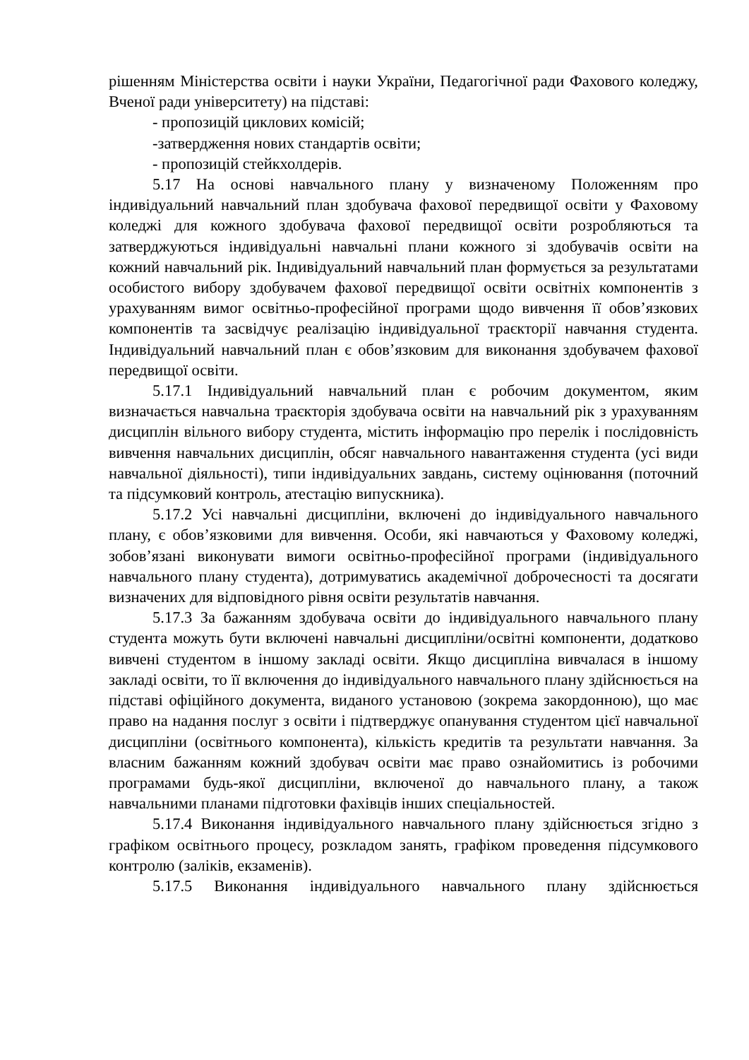рішенням Міністерства освіти і науки України, Педагогічної ради Фахового коледжу, Вченої ради університету) на підставі:
- пропозицій циклових комісій;
-затвердження нових стандартів освіти;
- пропозицій стейкхолдерів.
5.17 На основі навчального плану у визначеному Положенням про індивідуальний навчальний план здобувача фахової передвищої освіти у Фаховому коледжі для кожного здобувача фахової передвищої освіти розробляються та затверджуються індивідуальні навчальні плани кожного зі здобувачів освіти на кожний навчальний рік. Індивідуальний навчальний план формується за результатами особистого вибору здобувачем фахової передвищої освіти освітніх компонентів з урахуванням вимог освітньо-професійної програми щодо вивчення її обов’язкових компонентів та засвідчує реалізацію індивідуальної траєкторії навчання студента. Індивідуальний навчальний план є обов’язковим для виконання здобувачем фахової передвищої освіти.
5.17.1 Індивідуальний навчальний план є робочим документом, яким визначається навчальна траєкторія здобувача освіти на навчальний рік з урахуванням дисциплін вільного вибору студента, містить інформацію про перелік і послідовність вивчення навчальних дисциплін, обсяг навчального навантаження студента (усі види навчальної діяльності), типи індивідуальних завдань, систему оцінювання (поточний та підсумковий контроль, атестацію випускника).
5.17.2 Усі навчальні дисципліни, включені до індивідуального навчального плану, є обов’язковими для вивчення. Особи, які навчаються у Фаховому коледжі, зобов’язані виконувати вимоги освітньо-професійної програми (індивідуального навчального плану студента), дотримуватись академічної доброчесності та досягати визначених для відповідного рівня освіти результатів навчання.
5.17.3 За бажанням здобувача освіти до індивідуального навчального плану студента можуть бути включені навчальні дисципліни/освітні компоненти, додатково вивчені студентом в іншому закладі освіти. Якщо дисципліна вивчалася в іншому закладі освіти, то її включення до індивідуального навчального плану здійснюється на підставі офіційного документа, виданого установою (зокрема закордонною), що має право на надання послуг з освіти і підтверджує опанування студентом цієї навчальної дисципліни (освітнього компонента), кількість кредитів та результати навчання. За власним бажанням кожний здобувач освіти має право ознайомитись із робочими програмами будь-якої дисципліни, включеної до навчального плану, а також навчальними планами підготовки фахівців інших спеціальностей.
5.17.4 Виконання індивідуального навчального плану здійснюється згідно з графіком освітнього процесу, розкладом занять, графіком проведення підсумкового контролю (заліків, екзаменів).
5.17.5 Виконання індивідуального навчального плану здійснюється